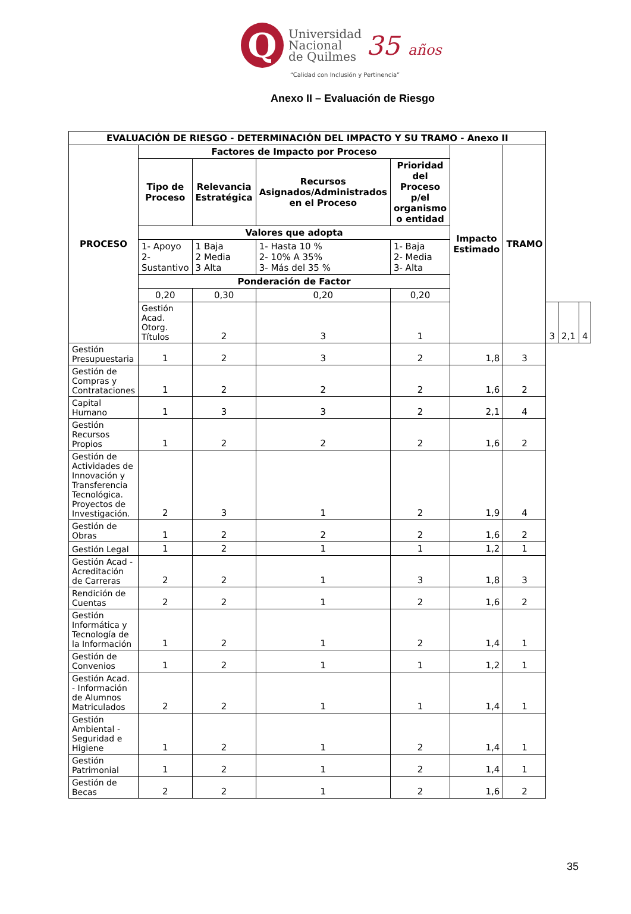Q
Universidad
Nacional
de Quilmes
35 años
“Calidad con Inclusión y Pertinencia”
Anexo II – Evaluación de Riesgo
| EVALUACIÓN DE RIESGO - DETERMINACIÓN DEL IMPACTO Y SU TRAMO - Anexo II | | | | | | | | | |
| --- | --- | --- | --- | --- | --- | --- | --- | --- | --- |
| PROCESO | Factores de Impacto por Proceso | | | | Impacto Estimado | TRAMO | | | |
| | Tipo de Proceso | Relevancia Estratégica | Recursos Asignados/Administrados en el Proceso | Prioridad del Proceso p/el organismo o entidad | | | | | |
| | Valores que adopta | | | | | | | | |
| | 1- Apoyo 2- Sustantivo | 1 Baja 2 Media 3 Alta | 1- Hasta 10 % 2- 10% A 35% 3- Más del 35 % | 1- Baja 2- Media 3- Alta | | | | | |
| | Ponderación de Factor | | | | | | | | |
| | 0,20 | 0,30 | 0,20 | 0,20 | | | | | |
| | Gestión Acad. Otorg. Títulos | 2 | 3 | 1 | | | 3 | 2,1 | 4 |
| Gestión Presupuestaria | 1 | 2 | 3 | 2 | 1,8 | 3 | | | |
| Gestión de Compras y Contrataciones | 1 | 2 | 2 | 2 | 1,6 | 2 | | | |
| Capital Humano | 1 | 3 | 3 | 2 | 2,1 | 4 | | | |
| Gestión Recursos Propios | 1 | 2 | 2 | 2 | 1,6 | 2 | | | |
| Gestión de Actividades de Innovación y Transferencia Tecnológica. Proyectos de Investigación. | 2 | 3 | 1 | 2 | 1,9 | 4 | | | |
| Gestión de Obras | 1 | 2 | 2 | 2 | 1,6 | 2 | | | |
| Gestión Legal | 1 | 2 | 1 | 1 | 1,2 | 1 | | | |
| Gestión Acad - Acreditación de Carreras | 2 | 2 | 1 | 3 | 1,8 | 3 | | | |
| Rendición de Cuentas | 2 | 2 | 1 | 2 | 1,6 | 2 | | | |
| Gestión Informática y Tecnología de la Información | 1 | 2 | 1 | 2 | 1,4 | 1 | | | |
| Gestión de Convenios | 1 | 2 | 1 | 1 | 1,2 | 1 | | | |
| Gestión Acad. - Información de Alumnos Matriculados | 2 | 2 | 1 | 1 | 1,4 | 1 | | | |
| Gestión Ambiental - Seguridad e Higiene | 1 | 2 | 1 | 2 | 1,4 | 1 | | | |
| Gestión Patrimonial | 1 | 2 | 1 | 2 | 1,4 | 1 | | | |
| Gestión de Becas | 2 | 2 | 1 | 2 | 1,6 | 2 | | | |
35